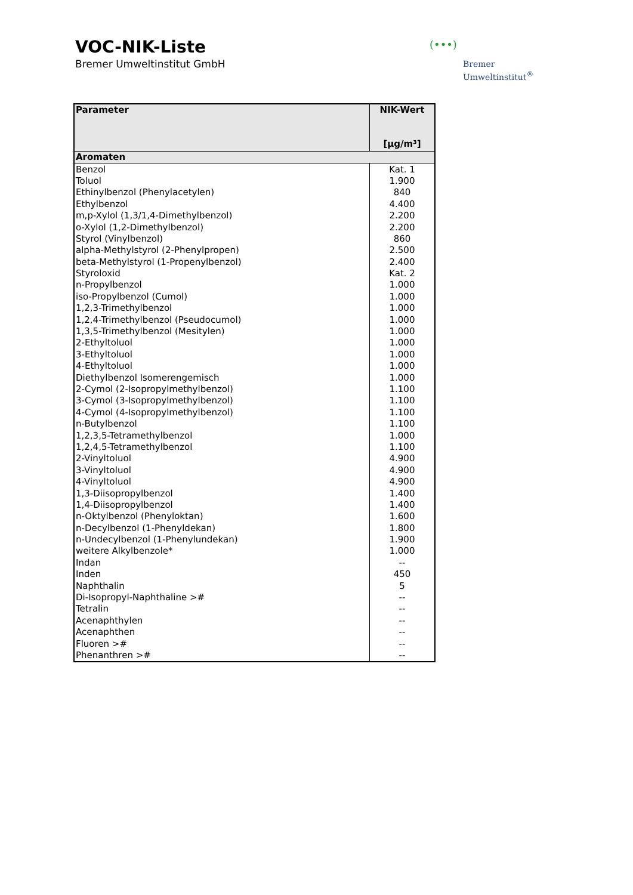VOC-NIK-Liste
Bremer Umweltinstitut GmbH
(•••)
Bremer
Umweltinstitut<sup>®</sup>
| Parameter | NIK-Wert [µg/m³] |
| --- | --- |
| Aromaten | |
| Benzol | Kat. 1 |
| Toluol | 1.900 |
| Ethinylbenzol (Phenylacetylen) | 840 |
| Ethylbenzol | 4.400 |
| m,p-Xylol (1,3/1,4-Dimethylbenzol) | 2.200 |
| o-Xylol (1,2-Dimethylbenzol) | 2.200 |
| Styrol (Vinylbenzol) | 860 |
| alpha-Methylstyrol (2-Phenylpropen) | 2.500 |
| beta-Methylstyrol (1-Propenylbenzol) | 2.400 |
| Styroloxid | Kat. 2 |
| n-Propylbenzol | 1.000 |
| iso-Propylbenzol (Cumol) | 1.000 |
| 1,2,3-Trimethylbenzol | 1.000 |
| 1,2,4-Trimethylbenzol (Pseudocumol) | 1.000 |
| 1,3,5-Trimethylbenzol (Mesitylen) | 1.000 |
| 2-Ethyltoluol | 1.000 |
| 3-Ethyltoluol | 1.000 |
| 4-Ethyltoluol | 1.000 |
| Diethylbenzol Isomerengemisch | 1.000 |
| 2-Cymol (2-Isopropylmethylbenzol) | 1.100 |
| 3-Cymol (3-Isopropylmethylbenzol) | 1.100 |
| 4-Cymol (4-Isopropylmethylbenzol) | 1.100 |
| n-Butylbenzol | 1.100 |
| 1,2,3,5-Tetramethylbenzol | 1.000 |
| 1,2,4,5-Tetramethylbenzol | 1.100 |
| 2-Vinyltoluol | 4.900 |
| 3-Vinyltoluol | 4.900 |
| 4-Vinyltoluol | 4.900 |
| 1,3-Diisopropylbenzol | 1.400 |
| 1,4-Diisopropylbenzol | 1.400 |
| n-Oktylbenzol (Phenyloktan) | 1.600 |
| n-Decylbenzol (1-Phenyldekan) | 1.800 |
| n-Undecylbenzol (1-Phenylundekan) | 1.900 |
| weitere Alkylbenzole* | 1.000 |
| Indan | -- |
| Inden | 450 |
| Naphthalin | 5 |
| Di-Isopropyl-Naphthaline ># | -- |
| Tetralin | -- |
| Acenaphthylen | -- |
| Acenaphthen | -- |
| Fluoren ># | -- |
| Phenanthren ># | -- |